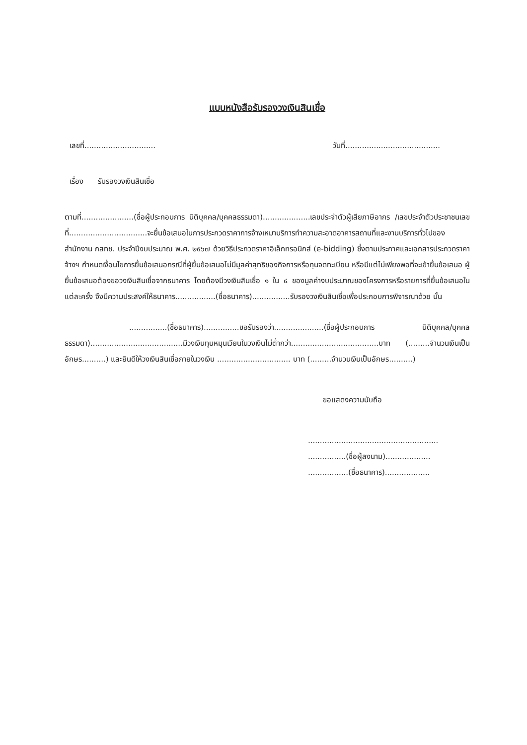แบบหนังสือรับรองวงเงินสินเชื่อ
เลขที่.............................. วันที่........................................
เรื่อง รับรองวงเงินสินเชื่อ
ตามที่......................(ชื่อผู้ประกอบการ นิติบุคคล/บุคคลธรรมดา)....................เลขประจำตัวผู้เสียภาษีอากร /เลขประจำตัวประชาชนเลขที่.................................จะยื่นข้อเสนอในการประกวดราคาการจ้างเหมาบริการทำความสะอาดอาคารสถานที่และงานบริการทั่วไปของสำนักงาน กสทช. ประจำปีงบประมาณ พ.ศ. ๒๕๖๗ ด้วยวิธีประกวดราคาอิเล็กทรอนิกส์ (e-bidding) ซึ่งตามประกาศและเอกสารประกวดราคาจ้างฯ กำหนดเงื่อนไขการยื่นข้อเสนอกรณีที่ผู้ยื่นข้อเสนอไม่มีมูลค่าสุทธิของกิจการหรือทุนจดทะเบียน หรือมีแต่ไม่เพียงพอที่จะเข้ายื่นข้อเสนอ ผู้ยื่นข้อเสนอต้องขอวงเงินสินเชื่อจากธนาคาร โดยต้องมีวงเงินสินเชื่อ ๑ ใน ๔ ของมูลค่างบประมาณของโครงการหรือรายการที่ยื่นข้อเสนอใน แต่ละครั้ง จึงมีความประสงค์ให้ธนาคาร.................(ชื่อธนาคาร)................รับรองวงเงินสินเชื่อเพื่อประกอบการพิจารณาด้วย นั้น
................(ชื่อธนาคาร)...............ขอรับรองว่า.....................(ชื่อผู้ประกอบการ นิติบุคคล/บุคคลธรรมดา).......................................มีวงเงินทุนหมุนเวียนในวงเงินไม่ต่ำกว่า.....................................บาท (.........จำนวนเงินเป็นอักษร..........) และยินดีให้วงเงินสินเชื่อภายในวงเงิน ............................... บาท (.........จำนวนเงินเป็นอักษร..........)
ขอแสดงความนับถือ
.......................................................
................(ชื่อผู้ลงนาม)...................
.................(ชื่อธนาคาร)...................